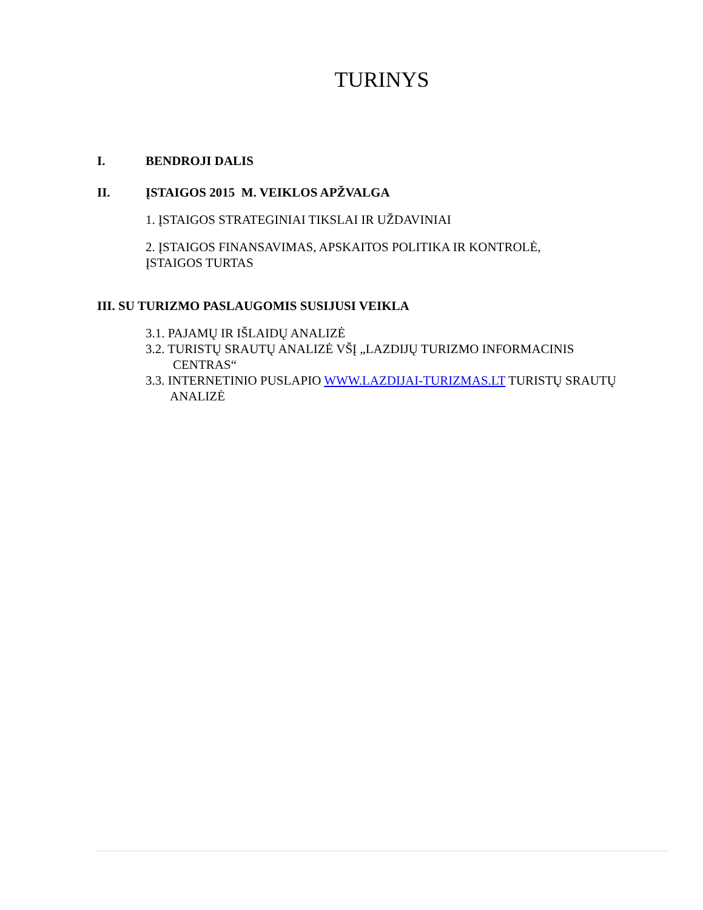TURINYS
I. BENDROJI DALIS
II. ĮSTAIGOS 2015 M. VEIKLOS APŽVALGA
1. ĮSTAIGOS STRATEGINIAI TIKSLAI IR UŽDAVINIAI
2. ĮSTAIGOS FINANSAVIMAS, APSKAITOS POLITIKA IR KONTROLĖ,
ĮSTAIGOS TURTAS
III. SU TURIZMO PASLAUGOMIS SUSIJUSI VEIKLA
3.1. PAJAMŲ IR IŠLAIDŲ ANALIZĖ
3.2. TURISTŲ SRAUTŲ ANALIZĖ VŠĮ „LAZDIJŲ TURIZMO INFORMACINIS
CENTRAS“
3.3. INTERNETINIO PUSLAPIO WWW.LAZDIJAI-TURIZMAS.LT TURISTŲ SRAUTŲ
ANALIZĖ